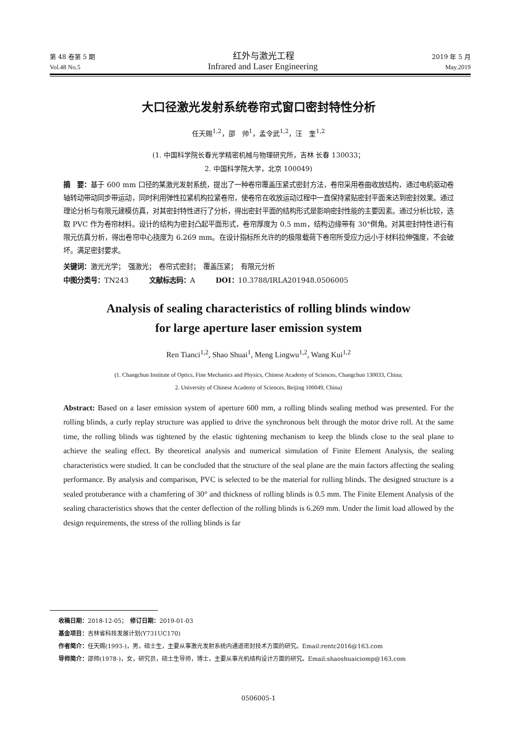第 48 卷第 5 期 红外与激光工程 2019 年 5 月
Vol.48 No.5 Infrared and Laser Engineering May.2019
大口径激光发射系统卷帘式窗口密封特性分析
任天赐<sup>1,2</sup>，邵　帅<sup>1</sup>，孟令武<sup>1,2</sup>，汪　奎<sup>1,2</sup>
(1. 中国科学院长春光学精密机械与物理研究所，吉林 长春 130033；
2. 中国科学院大学，北京 100049)
摘　要：基于 600 mm 口径的某激光发射系统，提出了一种卷帘覆盖压紧式密封方法，卷帘采用卷曲收放结构，通过电机驱动卷轴转动带动同步带运动，同时利用弹性拉紧机构拉紧卷帘，使卷帘在收放运动过程中一直保持紧贴密封平面来达到密封效果。通过理论分析与有限元建模仿真，对其密封特性进行了分析，得出密封平面的结构形式是影响密封性能的主要因素。通过分析比较，选取 PVC 作为卷帘材料。设计的结构为密封凸起平面形式，卷帘厚度为 0.5 mm，结构边缘带有 30°倒角。对其密封特性进行有限元仿真分析，得出卷帘中心挠度为 6.269 mm。在设计指标所允许的的极限载荷下卷帘所受应力远小于材料拉伸强度，不会破坏。满足密封要求。
关键词：激光光学；　强激光；　卷帘式密封；　覆盖压紧；　有限元分析
中图分类号：TN243　　　文献标志码：A　　　DOI：10.3788/IRLA201948.0506005
Analysis of sealing characteristics of rolling blinds window
for large aperture laser emission system
Ren Tianci<sup>1,2</sup>, Shao Shuai<sup>1</sup>, Meng Lingwu<sup>1,2</sup>, Wang Kui<sup>1,2</sup>
(1. Changchun Institute of Optics, Fine Mechanics and Physics, Chinese Academy of Sciences, Changchun 130033, China;
2. University of Chinese Academy of Sciences, Beijing 100049, China)
Abstract: Based on a laser emission system of aperture 600 mm, a rolling blinds sealing method was presented. For the rolling blinds, a curly replay structure was applied to drive the synchronous belt through the motor drive roll. At the same time, the rolling blinds was tightened by the elastic tightening mechanism to keep the blinds close to the seal plane to achieve the sealing effect. By theoretical analysis and numerical simulation of Finite Element Analysis, the sealing characteristics were studied. It can be concluded that the structure of the seal plane are the main factors affecting the sealing performance. By analysis and comparison, PVC is selected to be the material for rolling blinds. The designed structure is a sealed protuberance with a chamfering of 30° and thickness of rolling blinds is 0.5 mm. The Finite Element Analysis of the sealing characteristics shows that the center deflection of the rolling blinds is 6.269 mm. Under the limit load allowed by the design requirements, the stress of the rolling blinds is far
收稿日期：2018-12-05；　修订日期：2019-01-03
基金项目：吉林省科技发展计划(Y731UC170)
作者简介：任天赐(1993-)，男，硕士生，主要从事激光发射系统内通道密封技术方面的研究。Email:rentc2016@163.com
导师简介：邵帅(1978-)，女，研究员，硕士生导师，博士，主要从事光机结构设计方面的研究。Email:shaoshuaiciomp@163.com
0506005-1